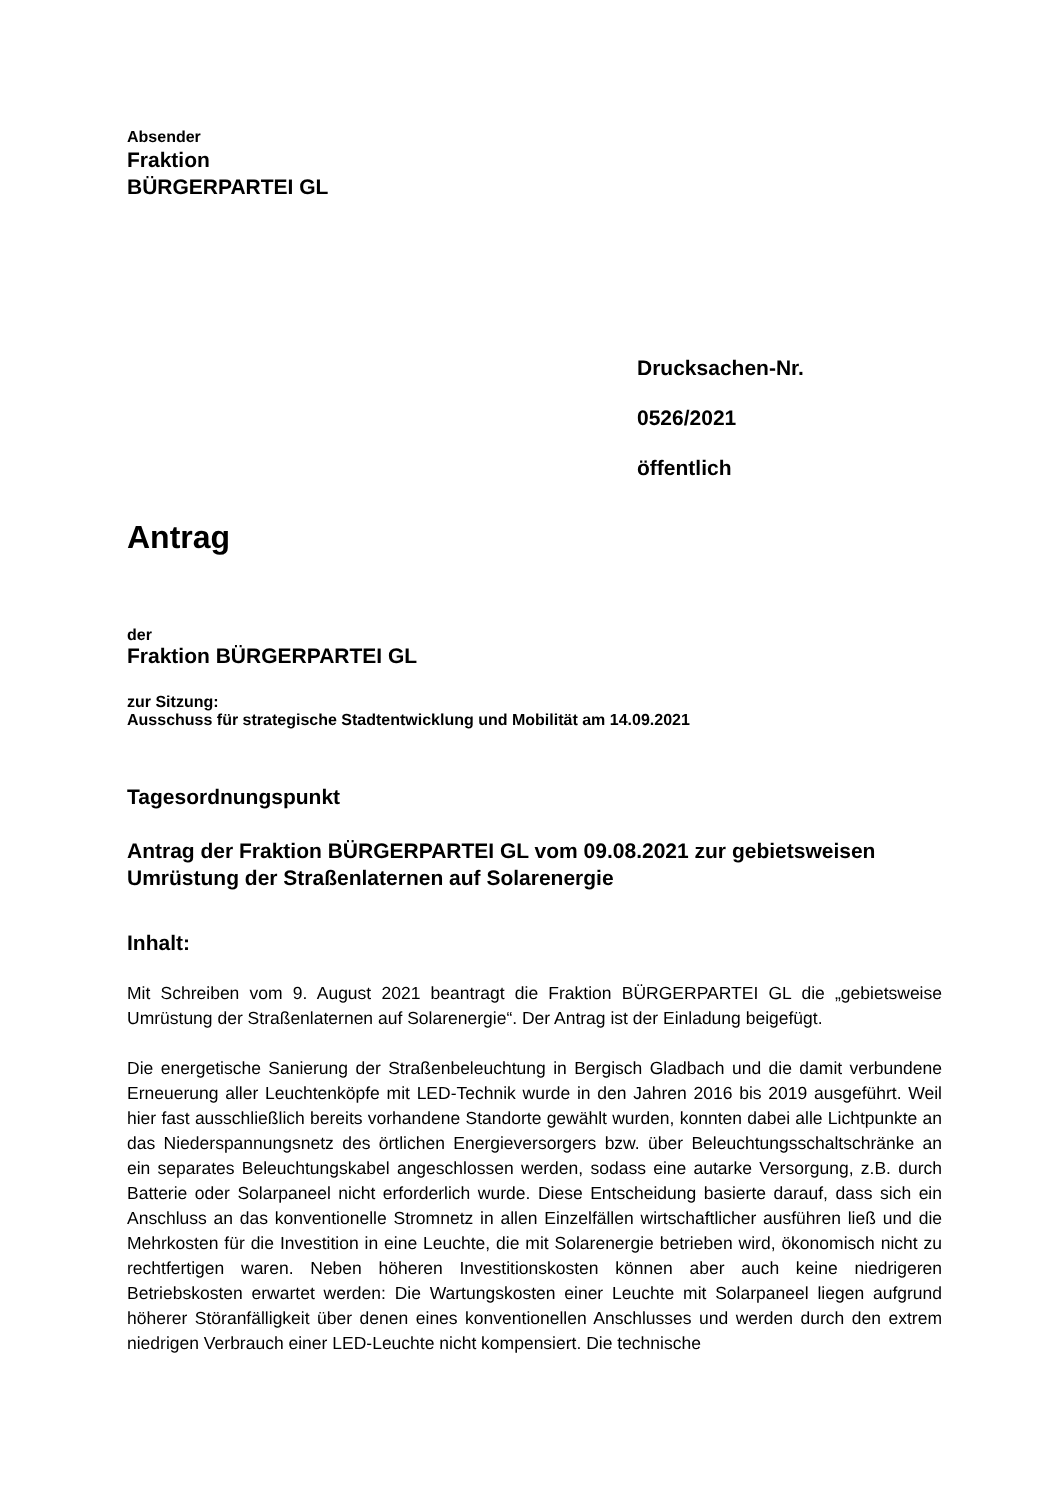Absender
Fraktion
BÜRGERPARTEI GL
Drucksachen-Nr.
0526/2021
öffentlich
Antrag
der
Fraktion BÜRGERPARTEI GL
zur Sitzung:
Ausschuss für strategische Stadtentwicklung und Mobilität am 14.09.2021
Tagesordnungspunkt
Antrag der Fraktion BÜRGERPARTEI GL vom 09.08.2021 zur ge­bietsweisen Umrüstung der Straßenlaternen auf Solarenergie
Inhalt:
Mit Schreiben vom 9. August 2021 beantragt die Fraktion BÜRGERPARTEI GL die „ge­bietsweise Umrüstung der Straßenlaternen auf Solarenergie“. Der Antrag ist der Einladung beigefügt.
Die energetische Sanierung der Straßenbeleuchtung in Bergisch Gladbach und die damit verbundene Erneuerung aller Leuchtenköpfe mit LED-Technik wurde in den Jahren 2016 bis 2019 ausgeführt. Weil hier fast ausschließlich bereits vorhandene Standorte gewählt wurden, konnten dabei alle Lichtpunkte an das Niederspannungsnetz des örtlichen Energieversorgers bzw. über Beleuchtungsschaltschränke an ein separates Beleuchtungskabel angeschlossen werden, sodass eine autarke Versorgung, z.B. durch Batterie oder Solarpaneel nicht erfor­derlich wurde. Diese Entscheidung basierte darauf, dass sich ein Anschluss an das konven­tionelle Stromnetz in allen Einzelfällen wirtschaftlicher ausführen ließ und die Mehrkosten für die Investition in eine Leuchte, die mit Solarenergie betrieben wird, ökonomisch nicht zu rechtfertigen waren. Neben höheren Investitionskosten können aber auch keine niedrigeren Betriebskosten erwartet werden: Die Wartungskosten einer Leuchte mit Solarpaneel liegen aufgrund höherer Störanfälligkeit über denen eines konventionellen Anschlusses und werden durch den extrem niedrigen Verbrauch einer LED-Leuchte nicht kompensiert. Die technische